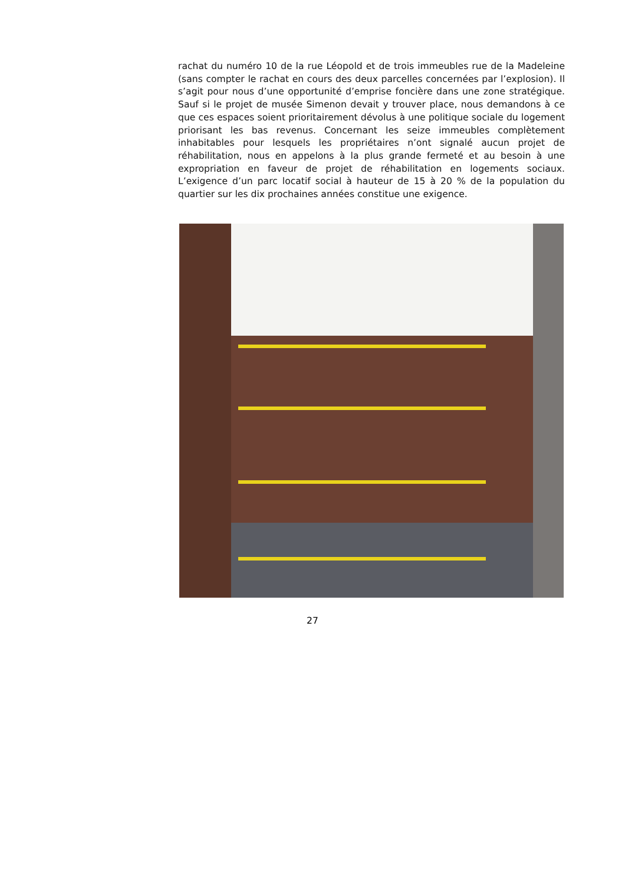rachat du numéro 10 de la rue Léopold et de trois immeubles rue de la Madeleine (sans compter le rachat en cours des deux parcelles concernées par l’explosion). Il s’agit pour nous d’une opportunité d’emprise foncière dans une zone stratégique. Sauf si le projet de musée Simenon devait y trouver place, nous demandons à ce que ces espaces soient prioritairement dévolus à une politique sociale du logement priorisant les bas revenus. Concernant les seize immeubles complètement inhabitables pour lesquels les propriétaires n’ont signalé aucun projet de réhabilitation, nous en appelons à la plus grande fermeté et au besoin à une expropriation en faveur de projet de réhabilitation en logements sociaux. L’exigence d’un parc locatif social à hauteur de 15 à 20 % de la population du quartier sur les dix prochaines années constitue une exigence.
27